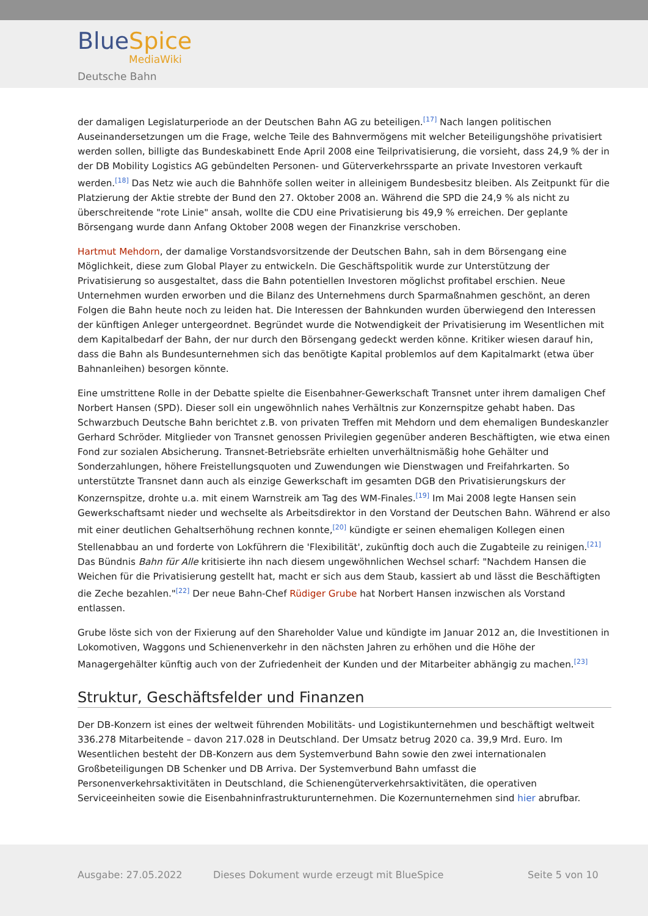BlueSpice
MediaWiki
Deutsche Bahn
der damaligen Legislaturperiode an der Deutschen Bahn AG zu beteiligen.<sup>[17]</sup> Nach langen politischen Auseinandersetzungen um die Frage, welche Teile des Bahnvermögens mit welcher Beteiligungshöhe privatisiert werden sollen, billigte das Bundeskabinett Ende April 2008 eine Teilprivatisierung, die vorsieht, dass 24,9 % der in der DB Mobility Logistics AG gebündelten Personen- und Güterverkehrssparte an private Investoren verkauft werden.<sup>[18]</sup> Das Netz wie auch die Bahnhöfe sollen weiter in alleinigem Bundesbesitz bleiben. Als Zeitpunkt für die Platzierung der Aktie strebte der Bund den 27. Oktober 2008 an. Während die SPD die 24,9 % als nicht zu überschreitende "rote Linie" ansah, wollte die CDU eine Privatisierung bis 49,9 % erreichen. Der geplante Börsengang wurde dann Anfang Oktober 2008 wegen der Finanzkrise verschoben.
Hartmut Mehdorn, der damalige Vorstandsvorsitzende der Deutschen Bahn, sah in dem Börsengang eine Möglichkeit, diese zum Global Player zu entwickeln. Die Geschäftspolitik wurde zur Unterstützung der Privatisierung so ausgestaltet, dass die Bahn potentiellen Investoren möglichst profitabel erschien. Neue Unternehmen wurden erworben und die Bilanz des Unternehmens durch Sparmaßnahmen geschönt, an deren Folgen die Bahn heute noch zu leiden hat. Die Interessen der Bahnkunden wurden überwiegend den Interessen der künftigen Anleger untergeordnet. Begründet wurde die Notwendigkeit der Privatisierung im Wesentlichen mit dem Kapitalbedarf der Bahn, der nur durch den Börsengang gedeckt werden könne. Kritiker wiesen darauf hin, dass die Bahn als Bundesunternehmen sich das benötigte Kapital problemlos auf dem Kapitalmarkt (etwa über Bahnanleihen) besorgen könnte.
Eine umstrittene Rolle in der Debatte spielte die Eisenbahner-Gewerkschaft Transnet unter ihrem damaligen Chef Norbert Hansen (SPD). Dieser soll ein ungewöhnlich nahes Verhältnis zur Konzernspitze gehabt haben. Das Schwarzbuch Deutsche Bahn berichtet z.B. von privaten Treffen mit Mehdorn und dem ehemaligen Bundeskanzler Gerhard Schröder. Mitglieder von Transnet genossen Privilegien gegenüber anderen Beschäftigten, wie etwa einen Fond zur sozialen Absicherung. Transnet-Betriebsräte erhielten unverhältnismäßig hohe Gehälter und Sonderzahlungen, höhere Freistellungsquoten und Zuwendungen wie Dienstwagen und Freifahrkarten. So unterstützte Transnet dann auch als einzige Gewerkschaft im gesamten DGB den Privatisierungskurs der Konzernspitze, drohte u.a. mit einem Warnstreik am Tag des WM-Finales.<sup>[19]</sup> Im Mai 2008 legte Hansen sein Gewerkschaftsamt nieder und wechselte als Arbeitsdirektor in den Vorstand der Deutschen Bahn. Während er also mit einer deutlichen Gehaltserhöhung rechnen konnte,<sup>[20]</sup> kündigte er seinen ehemaligen Kollegen einen Stellenabbau an und forderte von Lokführern die 'Flexibilität', zukünftig doch auch die Zugabteile zu reinigen.<sup>[21]</sup> Das Bündnis Bahn für Alle kritisierte ihn nach diesem ungewöhnlichen Wechsel scharf: "Nachdem Hansen die Weichen für die Privatisierung gestellt hat, macht er sich aus dem Staub, kassiert ab und lässt die Beschäftigten die Zeche bezahlen."<sup>[22]</sup> Der neue Bahn-Chef Rüdiger Grube hat Norbert Hansen inzwischen als Vorstand entlassen.
Grube löste sich von der Fixierung auf den Shareholder Value und kündigte im Januar 2012 an, die Investitionen in Lokomotiven, Waggons und Schienenverkehr in den nächsten Jahren zu erhöhen und die Höhe der Managergehälter künftig auch von der Zufriedenheit der Kunden und der Mitarbeiter abhängig zu machen.<sup>[23]</sup>
Struktur, Geschäftsfelder und Finanzen
Der DB-Konzern ist eines der weltweit führenden Mobilitäts- und Logistikunternehmen und beschäftigt weltweit 336.278 Mitarbeitende – davon 217.028 in Deutschland. Der Umsatz betrug 2020 ca. 39,9 Mrd. Euro. Im Wesentlichen besteht der DB-Konzern aus dem Systemverbund Bahn sowie den zwei internationalen Großbeteiligungen DB Schenker und DB Arriva. Der Systemverbund Bahn umfasst die Personenverkehrsaktivitäten in Deutschland, die Schienengüterverkehrsaktivitäten, die operativen Serviceeinheiten sowie die Eisenbahninfrastrukturunternehmen. Die Kozernunternehmen sind hier abrufbar.
Ausgabe: 27.05.2022 Dieses Dokument wurde erzeugt mit BlueSpice Seite 5 von 10